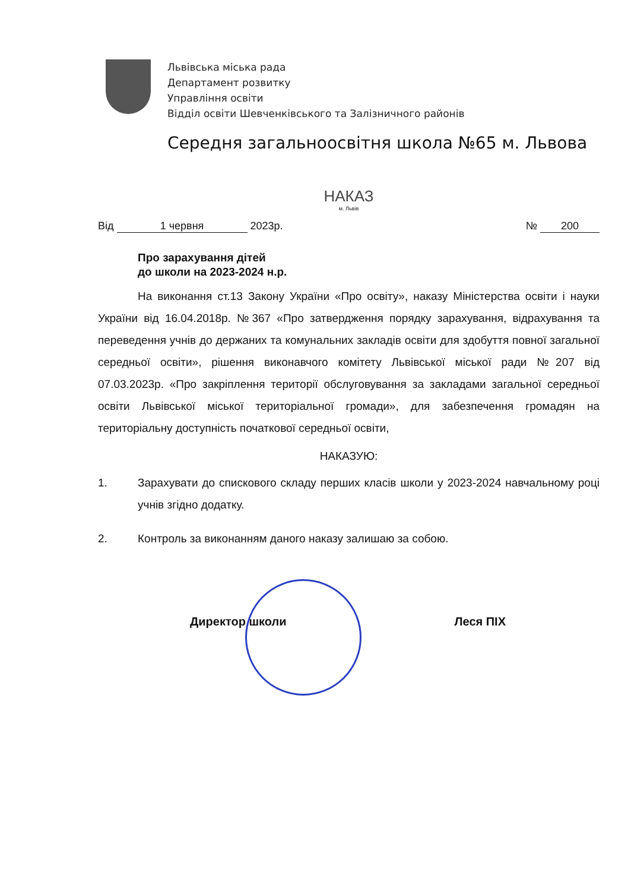Львівська міська рада
Департамент розвитку
Управління освіти
Відділ освіти Шевченківського та Залізничного районів
Середня загальноосвітня школа №65 м. Львова
НАКАЗ
м. Львів
Від 1 червня 2023р. № 200
Про зарахування дітей
до школи на 2023-2024 н.р.
На виконання ст.13 Закону України «Про освіту», наказу Міністерства освіти і науки України від 16.04.2018р. №367 «Про затвердження порядку зарахування, відрахування та переведення учнів до держаних та комунальних закладів освіти для здобуття повної загальної середньої освіти», рішення виконавчого комітету Львівської міської ради №207 від 07.03.2023р. «Про закріплення території обслуговування за закладами загальної середньої освіти Львівської міської територіальної громади», для забезпечення громадян на територіальну доступність початкової середньої освіти,
НАКАЗУЮ:
1. Зарахувати до спискового складу перших класів школи у 2023-2024 навчальному році учнів згідно додатку.
2. Контроль за виконанням даного наказу залишаю за собою.
Директор школи Леся ПІХ